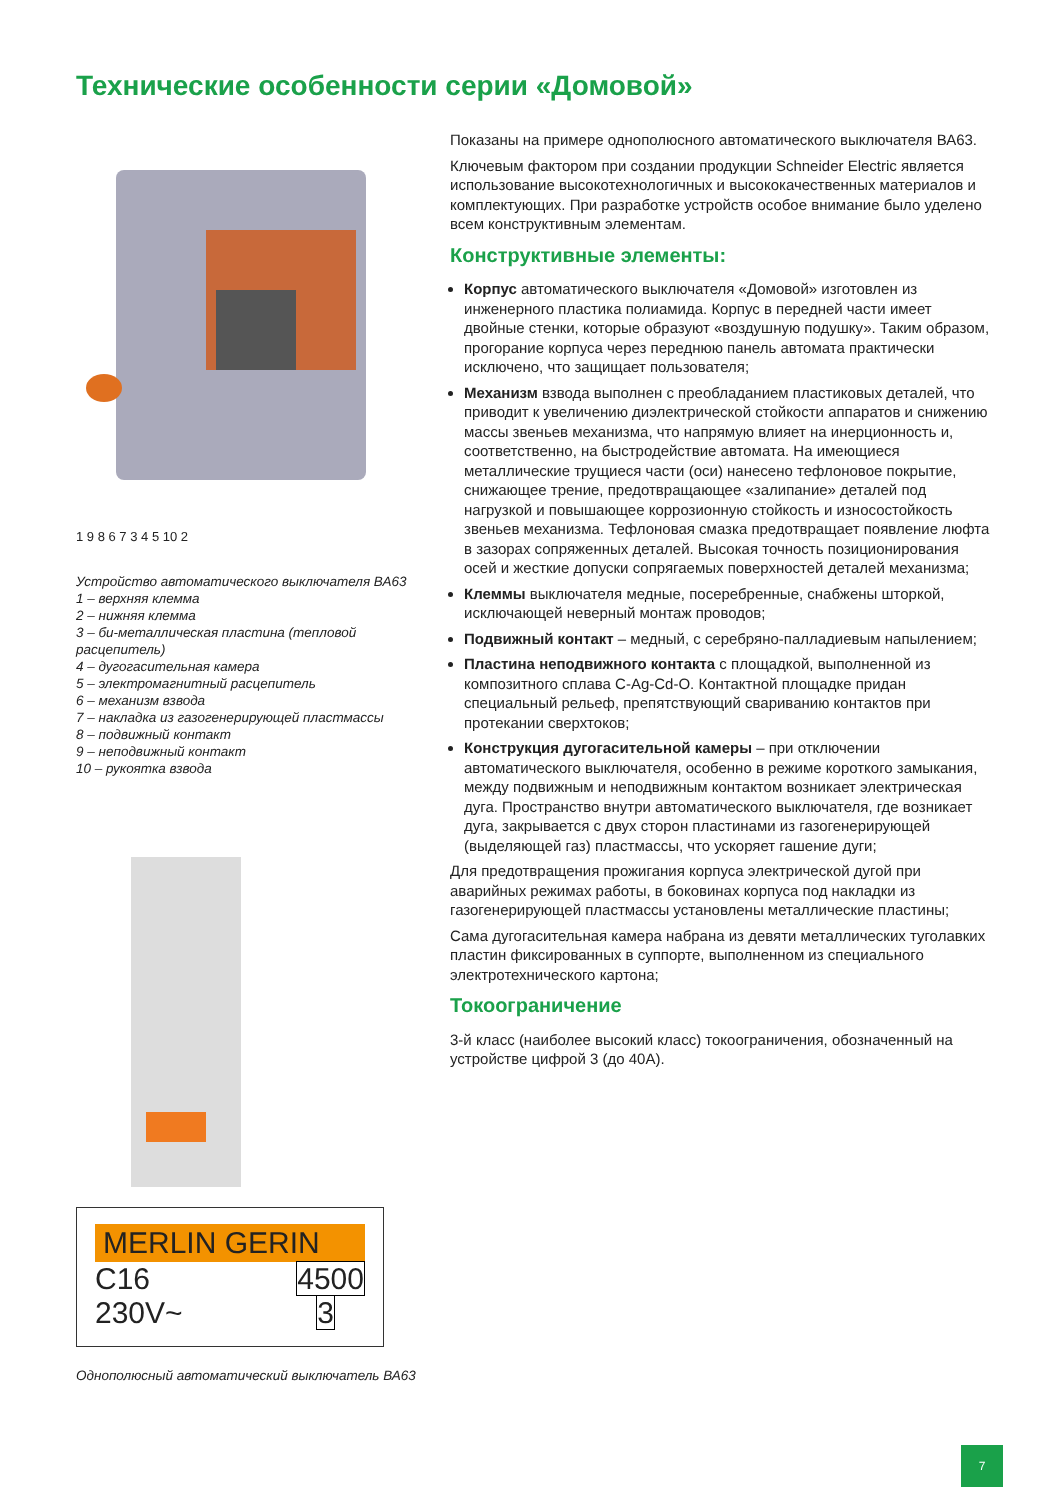Технические особенности серии «Домовой»
1 9 8 6 7 3 4 5 10 2
Устройство автоматического выключателя ВА63
1 – верхняя клемма
2 – нижняя клемма
3 – би-металлическая пластина (тепловой расцепитель)
4 – дугогасительная камера
5 – электромагнитный расцепитель
6 – механизм взвода
7 – накладка из газогенерирующей пластмассы
8 – подвижный контакт
9 – неподвижный контакт
10 – рукоятка взвода
MERLIN GERIN
C16
230V~ 4500
3
Однополюсный автоматический выключатель ВА63
Показаны на примере однополюсного автоматического выключателя ВА63.
Ключевым фактором при создании продукции Schneider Electric является использование высокотехнологичных и высококачественных материалов и комплектующих. При разработке устройств особое внимание было уделено всем конструктивным элементам.
Конструктивные элементы:
Корпус автоматического выключателя «Домовой» изготовлен из инженерного пластика полиамида. Корпус в передней части имеет двойные стенки, которые образуют «воздушную подушку». Таким образом, прогорание корпуса через переднюю панель автомата практически исключено, что защищает пользователя;
Механизм взвода выполнен с преобладанием пластиковых деталей, что приводит к увеличению диэлектрической стойкости аппаратов и снижению массы звеньев механизма, что напрямую влияет на инерционность и, соответственно, на быстродействие автомата. На имеющиеся металлические трущиеся части (оси) нанесено тефлоновое покрытие, снижающее трение, предотвращающее «залипание» деталей под нагрузкой и повышающее коррозионную стойкость и износостойкость звеньев механизма. Тефлоновая смазка предотвращает появление люфта в зазорах сопряженных деталей. Высокая точность позиционирования осей и жесткие допуски сопрягаемых поверхностей деталей механизма;
Клеммы выключателя медные, посеребренные, снабжены шторкой, исключающей неверный монтаж проводов;
Подвижный контакт – медный, с серебряно-палладиевым напылением;
Пластина неподвижного контакта с площадкой, выполненной из композитного сплава C-Ag-Cd-O. Контактной площадке придан специальный рельеф, препятствующий свариванию контактов при протекании сверхтоков;
Конструкция дугогасительной камеры – при отключении автоматического выключателя, особенно в режиме короткого замыкания, между подвижным и неподвижным контактом возникает электрическая дуга. Пространство внутри автоматического выключателя, где возникает дуга, закрывается с двух сторон пластинами из газогенерирующей (выделяющей газ) пластмассы, что ускоряет гашение дуги;
Для предотвращения прожигания корпуса электрической дугой при аварийных режимах работы, в боковинах корпуса под накладки из газогенерирующей пластмассы установлены металлические пластины;
Сама дугогасительная камера набрана из девяти металлических туголавких пластин фиксированных в суппорте, выполненном из специального электротехнического картона;
Токоограничение
3-й класс (наиболее высокий класс) токоограничения, обозначенный на устройстве цифрой 3 (до 40А).
7